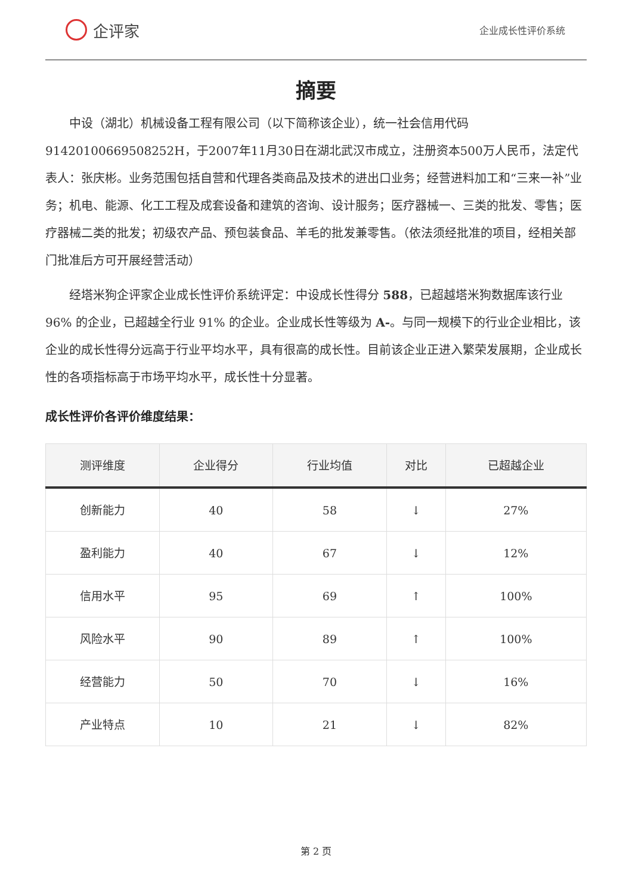企评家
企业成长性评价系统
摘要
中设（湖北）机械设备工程有限公司（以下简称该企业），统一社会信用代码91420100669508252H，于2007年11月30日在湖北武汉市成立，注册资本500万人民币，法定代表人：张庆彬。业务范围包括自营和代理各类商品及技术的进出口业务；经营进料加工和“三来一补”业务；机电、能源、化工工程及成套设备和建筑的咨询、设计服务；医疗器械一、三类的批发、零售；医疗器械二类的批发；初级农产品、预包装食品、羊毛的批发兼零售。（依法须经批准的项目，经相关部门批准后方可开展经营活动）
经塔米狗企评家企业成长性评价系统评定：中设成长性得分 588，已超越塔米狗数据库该行业 96% 的企业，已超越全行业 91% 的企业。企业成长性等级为 A-。与同一规模下的行业企业相比，该企业的成长性得分远高于行业平均水平，具有很高的成长性。目前该企业正进入繁荣发展期，企业成长性的各项指标高于市场平均水平，成长性十分显著。
成长性评价各评价维度结果：
| 测评维度 | 企业得分 | 行业均值 | 对比 | 已超越企业 |
| --- | --- | --- | --- | --- |
| 创新能力 | 40 | 58 | ↓ | 27% |
| 盈利能力 | 40 | 67 | ↓ | 12% |
| 信用水平 | 95 | 69 | ↑ | 100% |
| 风险水平 | 90 | 89 | ↑ | 100% |
| 经营能力 | 50 | 70 | ↓ | 16% |
| 产业特点 | 10 | 21 | ↓ | 82% |
第 2 页